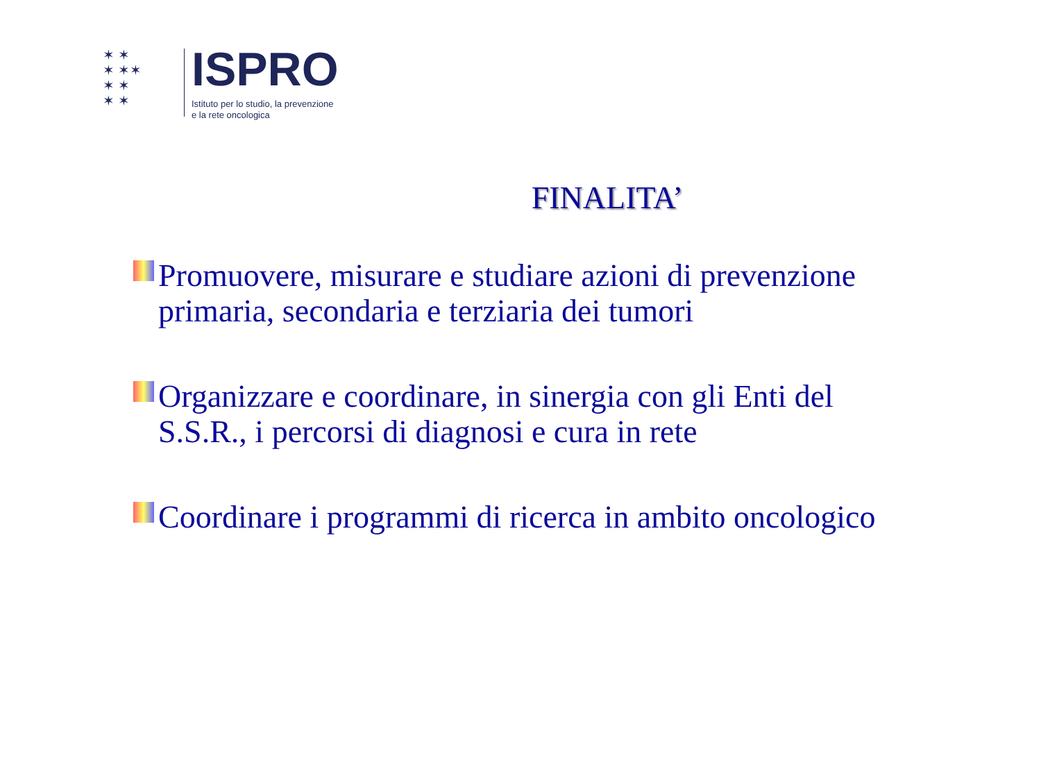✶ ✶
✶ ✶✶
✶ ✶
✶ ✶
ISPRO
Istituto per lo studio, la prevenzione
e la rete oncologica
FINALITA’
Promuovere, misurare e studiare azioni di prevenzione primaria, secondaria e terziaria dei tumori
Organizzare e coordinare, in sinergia con gli Enti del S.S.R., i percorsi di diagnosi e cura in rete
Coordinare i programmi di ricerca in ambito oncologico